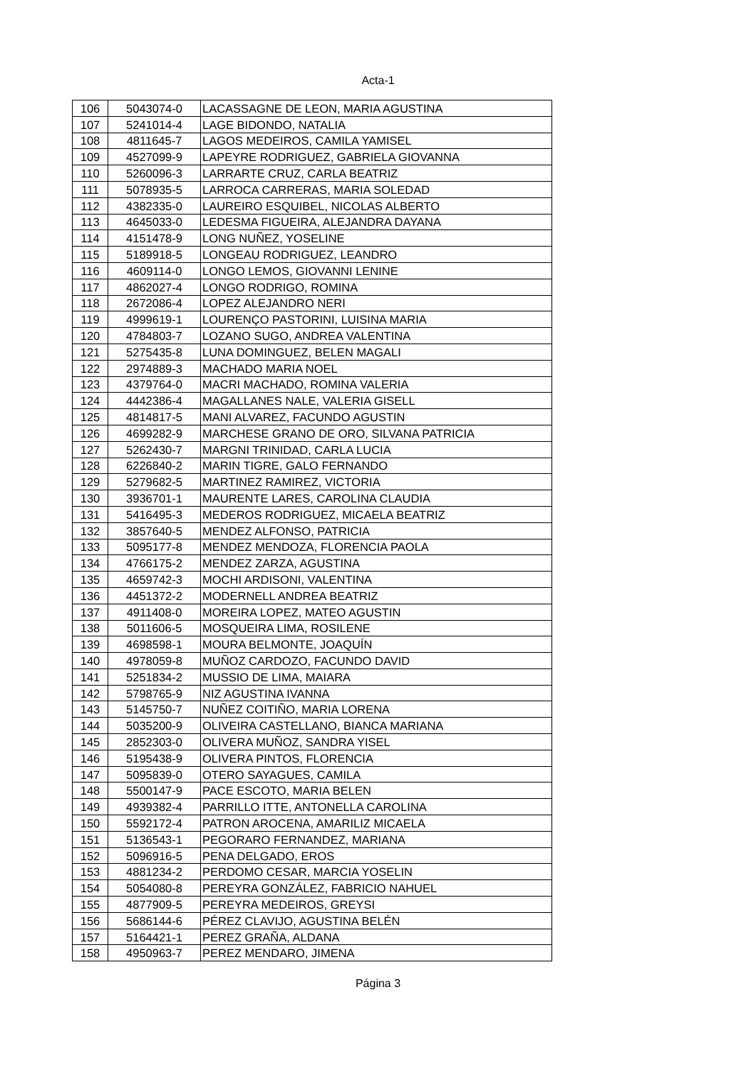Acta-1
| 106 | 5043074-0 | LACASSAGNE DE LEON, MARIA AGUSTINA |
| 107 | 5241014-4 | LAGE BIDONDO, NATALIA |
| 108 | 4811645-7 | LAGOS MEDEIROS, CAMILA YAMISEL |
| 109 | 4527099-9 | LAPEYRE RODRIGUEZ, GABRIELA GIOVANNA |
| 110 | 5260096-3 | LARRARTE CRUZ, CARLA BEATRIZ |
| 111 | 5078935-5 | LARROCA CARRERAS, MARIA SOLEDAD |
| 112 | 4382335-0 | LAUREIRO ESQUIBEL, NICOLAS ALBERTO |
| 113 | 4645033-0 | LEDESMA FIGUEIRA, ALEJANDRA DAYANA |
| 114 | 4151478-9 | LONG NUÑEZ, YOSELINE |
| 115 | 5189918-5 | LONGEAU RODRIGUEZ, LEANDRO |
| 116 | 4609114-0 | LONGO LEMOS, GIOVANNI LENINE |
| 117 | 4862027-4 | LONGO RODRIGO, ROMINA |
| 118 | 2672086-4 | LOPEZ ALEJANDRO NERI |
| 119 | 4999619-1 | LOURENÇO PASTORINI, LUISINA MARIA |
| 120 | 4784803-7 | LOZANO SUGO, ANDREA VALENTINA |
| 121 | 5275435-8 | LUNA DOMINGUEZ, BELEN MAGALI |
| 122 | 2974889-3 | MACHADO MARIA NOEL |
| 123 | 4379764-0 | MACRI MACHADO, ROMINA VALERIA |
| 124 | 4442386-4 | MAGALLANES NALE, VALERIA GISELL |
| 125 | 4814817-5 | MANI ALVAREZ, FACUNDO AGUSTIN |
| 126 | 4699282-9 | MARCHESE GRANO DE ORO, SILVANA PATRICIA |
| 127 | 5262430-7 | MARGNI TRINIDAD, CARLA LUCIA |
| 128 | 6226840-2 | MARIN TIGRE, GALO FERNANDO |
| 129 | 5279682-5 | MARTINEZ RAMIREZ, VICTORIA |
| 130 | 3936701-1 | MAURENTE LARES, CAROLINA CLAUDIA |
| 131 | 5416495-3 | MEDEROS RODRIGUEZ, MICAELA BEATRIZ |
| 132 | 3857640-5 | MENDEZ ALFONSO, PATRICIA |
| 133 | 5095177-8 | MENDEZ MENDOZA, FLORENCIA PAOLA |
| 134 | 4766175-2 | MENDEZ ZARZA, AGUSTINA |
| 135 | 4659742-3 | MOCHI ARDISONI, VALENTINA |
| 136 | 4451372-2 | MODERNELL ANDREA BEATRIZ |
| 137 | 4911408-0 | MOREIRA LOPEZ, MATEO AGUSTIN |
| 138 | 5011606-5 | MOSQUEIRA LIMA, ROSILENE |
| 139 | 4698598-1 | MOURA BELMONTE, JOAQUÍN |
| 140 | 4978059-8 | MUÑOZ CARDOZO, FACUNDO DAVID |
| 141 | 5251834-2 | MUSSIO DE LIMA, MAIARA |
| 142 | 5798765-9 | NIZ AGUSTINA IVANNA |
| 143 | 5145750-7 | NUÑEZ COITIÑO, MARIA LORENA |
| 144 | 5035200-9 | OLIVEIRA CASTELLANO, BIANCA MARIANA |
| 145 | 2852303-0 | OLIVERA MUÑOZ, SANDRA YISEL |
| 146 | 5195438-9 | OLIVERA PINTOS, FLORENCIA |
| 147 | 5095839-0 | OTERO SAYAGUES, CAMILA |
| 148 | 5500147-9 | PACE ESCOTO, MARIA BELEN |
| 149 | 4939382-4 | PARRILLO ITTE, ANTONELLA CAROLINA |
| 150 | 5592172-4 | PATRON AROCENA, AMARILIZ MICAELA |
| 151 | 5136543-1 | PEGORARO FERNANDEZ, MARIANA |
| 152 | 5096916-5 | PENA DELGADO, EROS |
| 153 | 4881234-2 | PERDOMO CESAR, MARCIA YOSELIN |
| 154 | 5054080-8 | PEREYRA GONZÁLEZ, FABRICIO NAHUEL |
| 155 | 4877909-5 | PEREYRA MEDEIROS, GREYSI |
| 156 | 5686144-6 | PÉREZ CLAVIJO, AGUSTINA BELÉN |
| 157 | 5164421-1 | PEREZ GRAÑA, ALDANA |
| 158 | 4950963-7 | PEREZ MENDARO, JIMENA |
Página 3